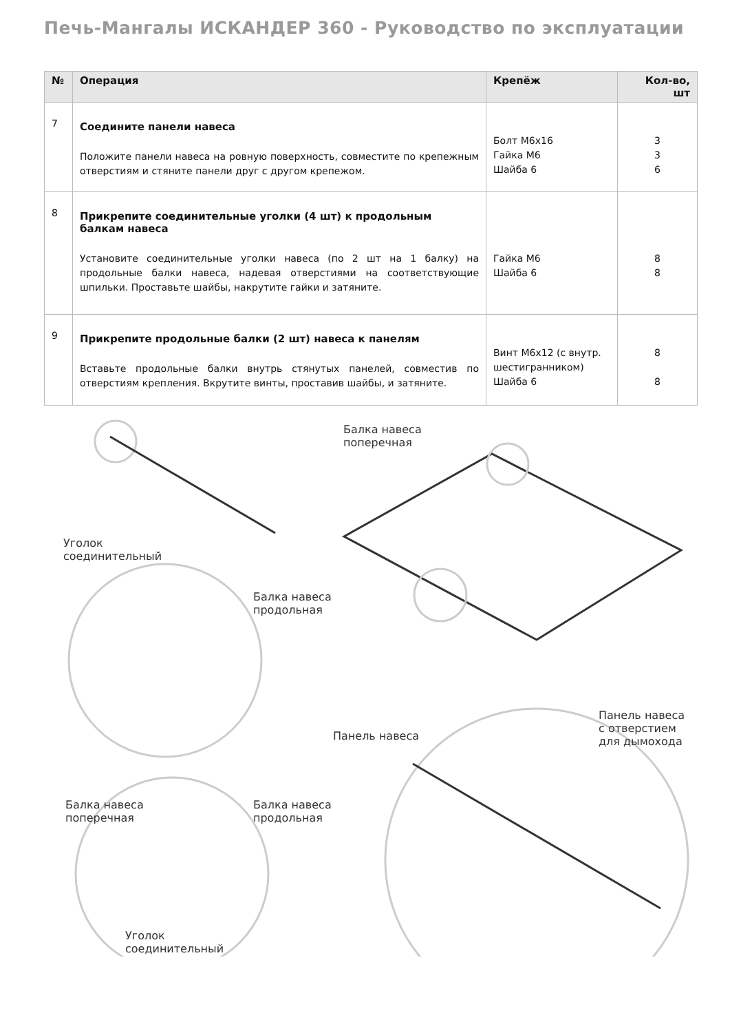Печь-Мангалы ИСКАНДЕР 360 - Руководство по эксплуатации
| № | Операция | Крепёж | Кол-во, шт |
| --- | --- | --- | --- |
| 7 | Соедините панели навеса Положите панели навеса на ровную поверхность, совместите по крепежным отверстиям и стяните панели друг с другом крепежом. | Болт М6х16 Гайка М6 Шайба 6 | 3 3 6 |
| 8 | Прикрепите соединительные уголки (4 шт) к продольным балкам навеса Установите соединительные уголки навеса (по 2 шт на 1 балку) на продольные балки навеса, надевая отверстиями на соответствующие шпильки. Проставьте шайбы, накрутите гайки и затяните. | Гайка М6 Шайба 6 | 8 8 |
| 9 | Прикрепите продольные балки (2 шт) навеса к панелям Вставьте продольные балки внутрь стянутых панелей, совместив по отверстиям крепления. Вкрутите винты, проставив шайбы, и затяните. | Винт М6х12 (с внутр. шестигранником) Шайба 6 | 8 8 |
Балка навеса
поперечная
Уголок
соединительный
Балка навеса
продольная
Панель навеса
Панель навеса
с отверстием
для дымохода
Балка навеса
поперечная
Балка навеса
продольная
Уголок
соединительный